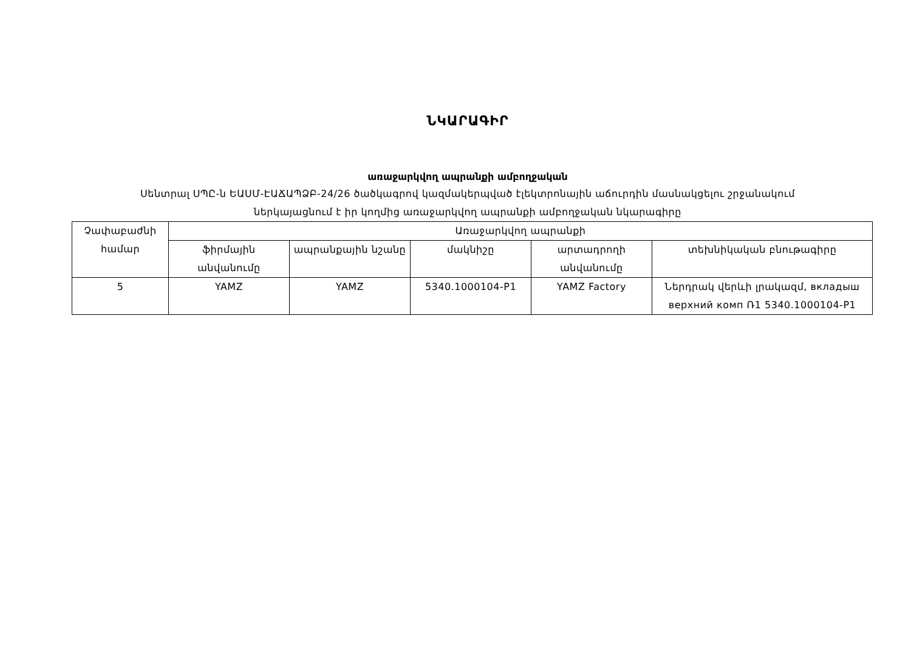ՆԿԱՐԱԳԻՐ
առաջարկվող ապրանքի ամբողջական
Սենտրալ ՍՊԸ-ն ԵԱՍՄ-ԷԱՃԱՊՁԲ-24/26 ծածկագրով կազմակերպված էլեկտրոնային աճուրդին մասնակցելու շրջանակում
ներկայացնում է իր կողմից առաջարկվող ապրանքի ամբողջական նկարագիրը
| Չափաբաժնի համար | Առաջարկվող ապրանքի | | | | |
| --- | --- | --- | --- | --- | --- |
| | ֆիրմային անվանումը | ապրանքային նշանը | մակնիշը | արտադրողի անվանումը | տեխնիկական բնութագիրը |
| 5 | YAMZ | YAMZ | 5340.1000104-P1 | YAMZ Factory | Ներդրակ վերևի լրակազմ, вкладыш верхний комп Ռ1 5340.1000104-P1 |